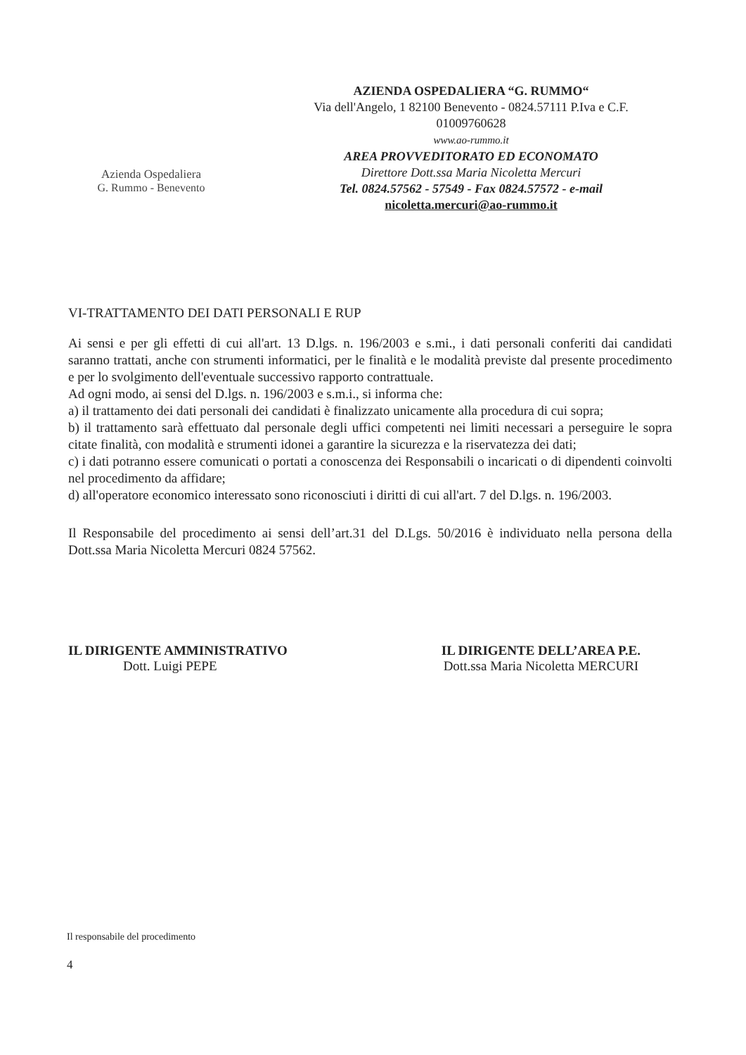Azienda Ospedaliera
G. Rummo - Benevento
AZIENDA OSPEDALIERA “G. RUMMO“
Via dell'Angelo, 1 82100 Benevento - 0824.57111 P.Iva e C.F. 01009760628
www.ao-rummo.it
AREA PROVVEDITORATO ED ECONOMATO
Direttore Dott.ssa Maria Nicoletta Mercuri
Tel. 0824.57562 - 57549 - Fax 0824.57572 - e-mail
nicoletta.mercuri@ao-rummo.it
VI-TRATTAMENTO DEI DATI PERSONALI E RUP
Ai sensi e per gli effetti di cui all'art. 13 D.lgs. n. 196/2003 e s.mi., i dati personali conferiti dai candidati saranno trattati, anche con strumenti informatici, per le finalità e le modalità previste dal presente procedimento e per lo svolgimento dell'eventuale successivo rapporto contrattuale.
Ad ogni modo, ai sensi del D.lgs. n. 196/2003 e s.m.i., si informa che:
a) il trattamento dei dati personali dei candidati è finalizzato unicamente alla procedura di cui sopra;
b) il trattamento sarà effettuato dal personale degli uffici competenti nei limiti necessari a perseguire le sopra citate finalità, con modalità e strumenti idonei a garantire la sicurezza e la riservatezza dei dati;
c) i dati potranno essere comunicati o portati a conoscenza dei Responsabili o incaricati o di dipendenti coinvolti nel procedimento da affidare;
d) all'operatore economico interessato sono riconosciuti i diritti di cui all'art. 7 del D.lgs. n. 196/2003.
Il Responsabile del procedimento ai sensi dell’art.31 del D.Lgs. 50/2016 è individuato nella persona della Dott.ssa Maria Nicoletta Mercuri 0824 57562.
IL DIRIGENTE AMMINISTRATIVO
Dott. Luigi PEPE
IL DIRIGENTE DELL’AREA P.E.
Dott.ssa Maria Nicoletta MERCURI
Il responsabile del procedimento
4